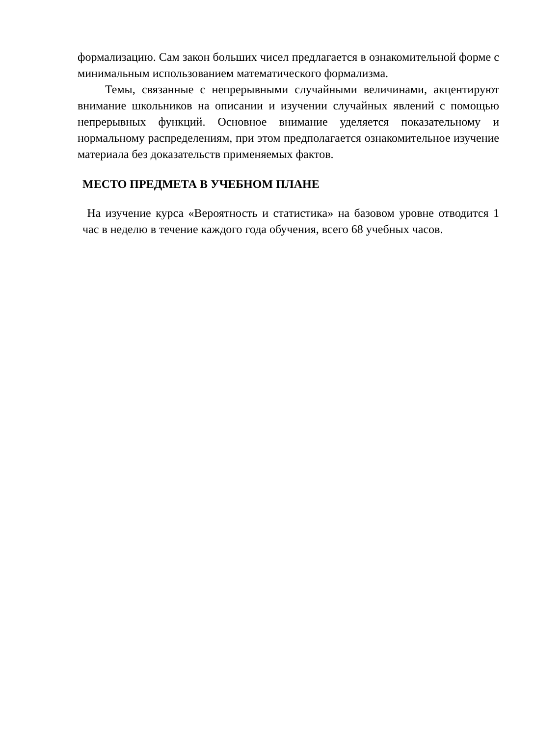формализацию. Сам закон больших чисел предлагается в ознакомительной форме с минимальным использованием математического формализма.
Темы, связанные с непрерывными случайными величинами, акцентируют внимание школьников на описании и изучении случайных явлений с помощью непрерывных функций. Основное внимание уделяется показательному и нормальному распределениям, при этом предполагается ознакомительное изучение материала без доказательств применяемых фактов.
МЕСТО ПРЕДМЕТА В УЧЕБНОМ ПЛАНЕ
На изучение курса «Вероятность и статистика» на базовом уровне отводится 1 час в неделю в течение каждого года обучения, всего 68 учебных часов.